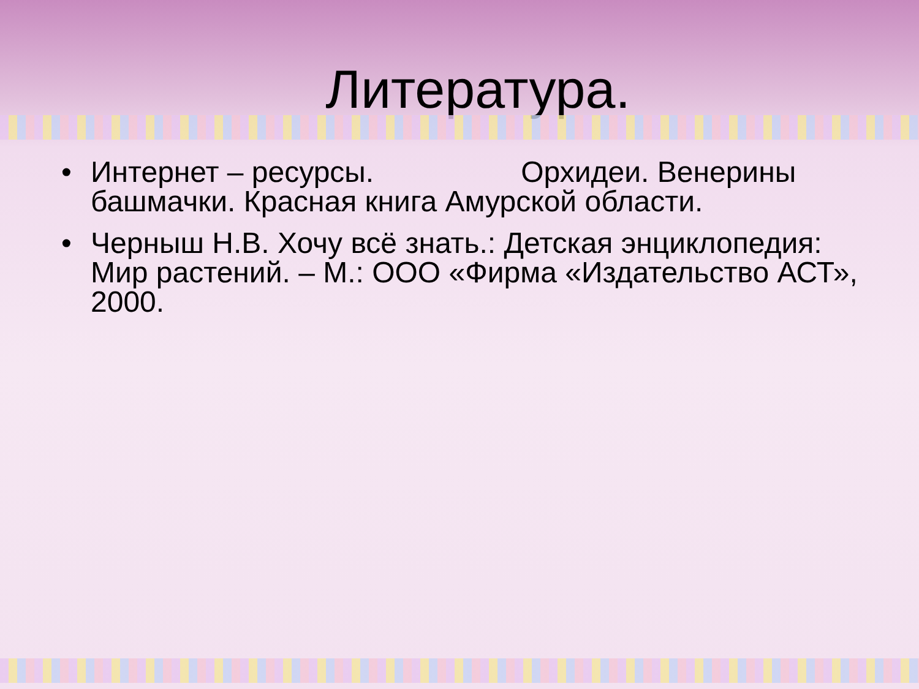Литература.
• Интернет – ресурсы. Орхидеи. Венерины башмачки. Красная книга Амурской области.
• Черныш Н.В. Хочу всё знать.: Детская энциклопедия: Мир растений. – М.: ООО «Фирма «Издательство АСТ», 2000.